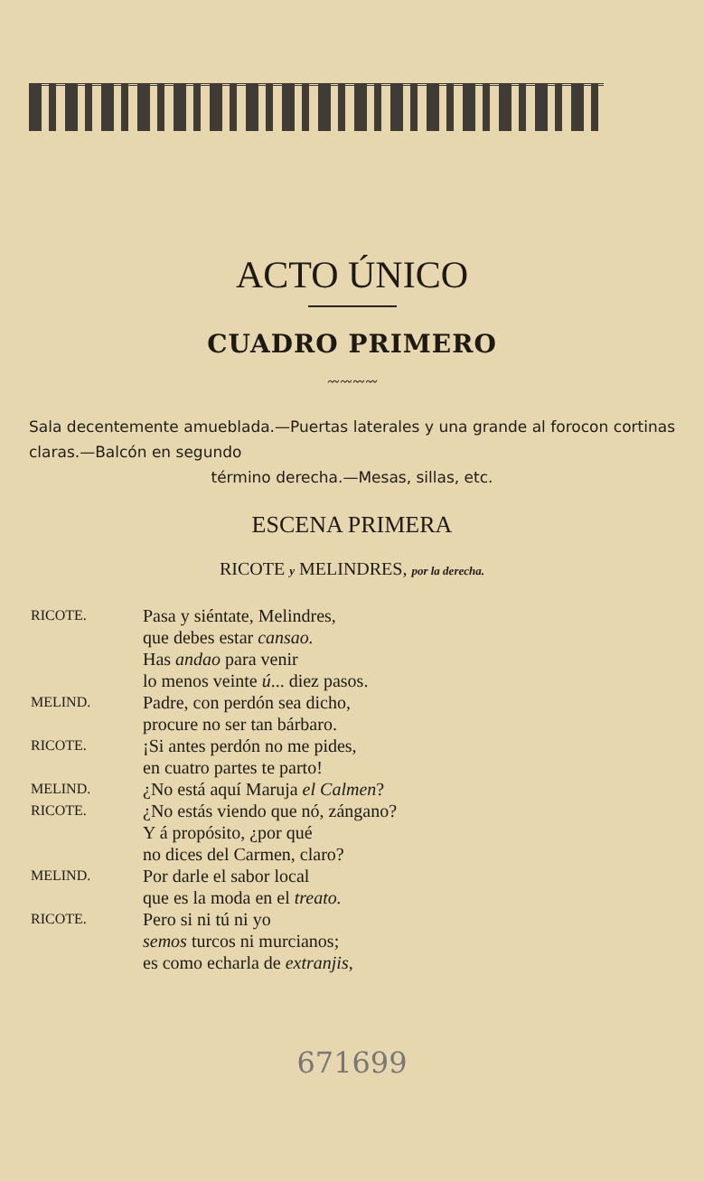ACTO ÚNICO
CUADRO PRIMERO
〰〰〰〰
Sala decentemente amueblada.—Puertas laterales y una grande al forocon cortinas claras.—Balcón en segundo
término derecha.—Mesas, sillas, etc.
ESCENA PRIMERA
RICOTE y MELINDRES, por la derecha.
RICOTE. Pasa y siéntate, Melindres,
que debes estar cansao.
Has andao para venir
lo menos veinte ú... diez pasos.
MELIND. Padre, con perdón sea dicho,
procure no ser tan bárbaro.
RICOTE. ¡Si antes perdón no me pides,
en cuatro partes te parto!
MELIND. ¿No está aquí Maruja el Calmen?
RICOTE. ¿No estás viendo que nó, zángano?
Y á propósito, ¿por qué
no dices del Carmen, claro?
MELIND. Por darle el sabor local
que es la moda en el treato.
RICOTE. Pero si ni tú ni yo
semos turcos ni murcianos;
es como echarla de extranjis,
671699